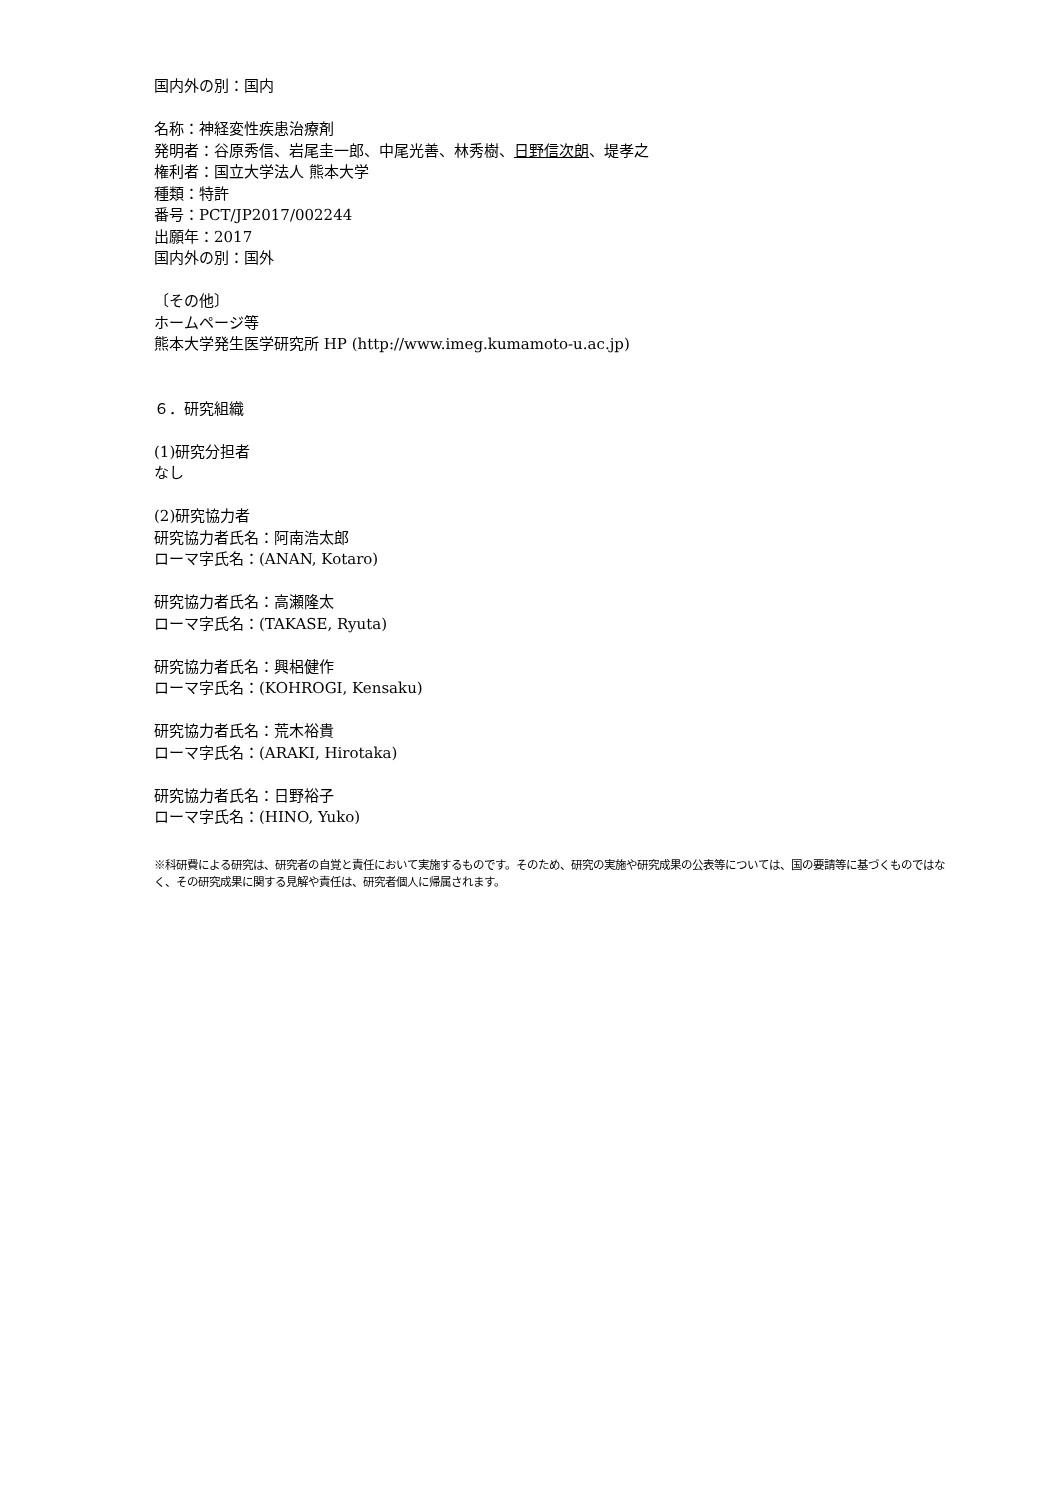国内外の別：国内
名称：神経変性疾患治療剤
発明者：谷原秀信、岩尾圭一郎、中尾光善、林秀樹、日野信次朗、堤孝之
権利者：国立大学法人 熊本大学
種類：特許
番号：PCT/JP2017/002244
出願年：2017
国内外の別：国外
〔その他〕
ホームページ等
熊本大学発生医学研究所 HP (http://www.imeg.kumamoto-u.ac.jp)
６．研究組織
(1)研究分担者
なし
(2)研究協力者
研究協力者氏名：阿南浩太郎
ローマ字氏名：(ANAN, Kotaro)
研究協力者氏名：高瀬隆太
ローマ字氏名：(TAKASE, Ryuta)
研究協力者氏名：興梠健作
ローマ字氏名：(KOHROGI, Kensaku)
研究協力者氏名：荒木裕貴
ローマ字氏名：(ARAKI, Hirotaka)
研究協力者氏名：日野裕子
ローマ字氏名：(HINO, Yuko)
※科研費による研究は、研究者の自覚と責任において実施するものです。そのため、研究の実施や研究成果の公表等については、国の要請等に基づくものではなく、その研究成果に関する見解や責任は、研究者個人に帰属されます。